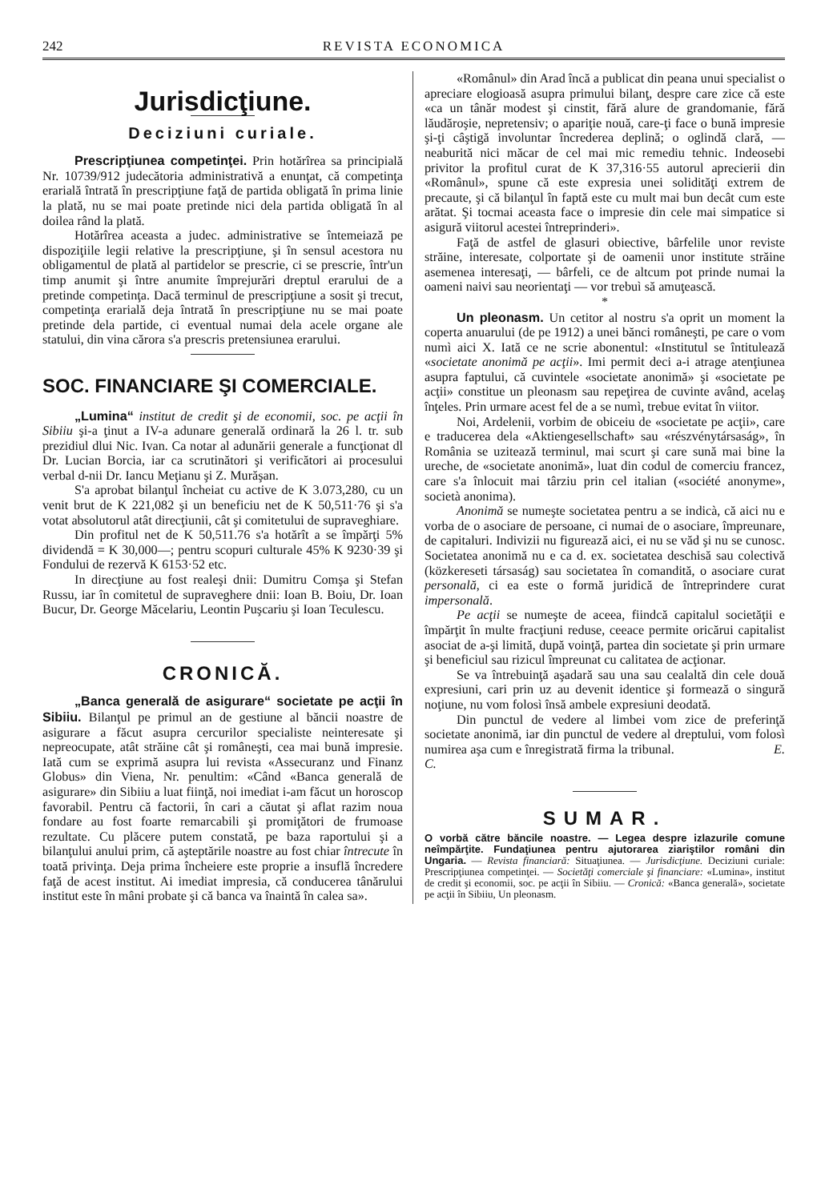242 REVISTA ECONOMICA
Jurisdicţiune.
Deciziuni curiale.
Prescripţiunea competinţei. Prin hotărîrea sa principială Nr. 10739/912 judecătoria administrativă a enunţat, că competinţa erarială întrată în prescripţiune faţă de partida obligată în prima linie la plată, nu se mai poate pretinde nici dela partida obligată în al doilea rând la plată.
Hotărîrea aceasta a judec. administrative se întemeiază pe dispoziţiile legii relative la prescripţiune, şi în sensul acestora nu obligamentul de plată al partidelor se prescrie, ci se prescrie, într'un timp anumit şi între anumite împrejurări dreptul erarului de a pretinde competinţa. Dacă terminul de prescripţiune a sosit şi trecut, competinţa erarială deja întrată în prescripţiune nu se mai poate pretinde dela partide, ci eventual numai dela acele organe ale statului, din vina cărora s'a prescris pretensiunea erarului.
SOC. FINANCIARE ŞI COMERCIALE.
„Lumina“ institut de credit şi de economii, soc. pe acţii în Sibiiu şi-a ţinut a IV-a adunare generală ordinară la 26 l. tr. sub prezidiul dlui Nic. Ivan. Ca notar al adunării generale a funcţionat dl Dr. Lucian Borcia, iar ca scrutinători şi verificători ai procesului verbal d-nii Dr. Iancu Meţianu şi Z. Murăşan.
S'a aprobat bilanţul încheiat cu active de K 3.073,280, cu un venit brut de K 221,082 şi un beneficiu net de K 50,511·76 şi s'a votat absolutorul atât direcţiunii, cât şi comitetului de supraveghiare.
Din profitul net de K 50,511.76 s'a hotărît a se împărţi 5% dividendă = K 30,000—; pentru scopuri culturale 45% K 9230·39 şi Fondului de rezervă K 6153·52 etc.
In direcţiune au fost realeşi dnii: Dumitru Comşa şi Stefan Russu, iar în comitetul de supraveghere dnii: Ioan B. Boiu, Dr. Ioan Bucur, Dr. George Măcelariu, Leontin Puşcariu şi Ioan Teculescu.
CRONICĂ.
„Banca generală de asigurare“ societate pe acţii în Sibiiu. Bilanţul pe primul an de gestiune al băncii noastre de asigurare a făcut asupra cercurilor specialiste neinteresate şi nepreocupate, atât străine cât şi româneşti, cea mai bună impresie. Iată cum se exprimă asupra lui revista «Assecuranz und Finanz Globus» din Viena, Nr. penultim: «Când «Banca generală de asigurare» din Sibiiu a luat fiinţă, noi imediat i-am făcut un horoscop favorabil. Pentru că factorii, în cari a căutat şi aflat razim noua fondare au fost foarte remarcabili şi promiţători de frumoase rezultate. Cu plăcere putem constată, pe baza raportului şi a bilanţului anului prim, că aşteptările noastre au fost chiar întrecute în toată privinţa. Deja prima încheiere este proprie a insuflă încredere faţă de acest institut. Ai imediat impresia, că conducerea tânărului institut este în mâni probate şi că banca va înaintă în calea sa».
«Românul» din Arad încă a publicat din peana unui specialist o apreciare elogioasă asupra primului bilanţ, despre care zice că este «ca un tânăr modest şi cinstit, fără alure de grandomanie, fără lăudăroşie, nepretensiv; o apariţie nouă, care-ţi face o bună impresie şi-ţi câştigă involuntar încrederea deplină; o oglindă clară, — neaburită nici măcar de cel mai mic remediu tehnic. Indeosebi privitor la profitul curat de K 37,316·55 autorul aprecierii din «Românul», spune că este expresia unei solidităţi extrem de precaute, şi că bilanţul în faptă este cu mult mai bun decât cum este arătat. Şi tocmai aceasta face o impresie din cele mai simpatice si asigură viitorul acestei întreprinderi».
Faţă de astfel de glasuri obiective, bârfelile unor reviste străine, interesate, colportate şi de oamenii unor institute străine asemenea interesaţi, — bârfeli, ce de altcum pot prinde numai la oameni naivi sau neorientaţi — vor trebuì să amuţească.
*
Un pleonasm. Un cetitor al nostru s'a oprit un moment la coperta anuarului (de pe 1912) a unei bănci româneşti, pe care o vom numì aici X. Iată ce ne scrie abonentul: «Institutul se întitulează «societate anonimă pe acţii». Imi permit deci a-i atrage atenţiunea asupra faptului, că cuvintele «societate anonimă» şi «societate pe acţii» constitue un pleonasm sau repeţirea de cuvinte având, acelaş înţeles. Prin urmare acest fel de a se numì, trebue evitat în viitor.
Noi, Ardelenii, vorbim de obiceiu de «societate pe acţii», care e traducerea dela «Aktiengesellschaft» sau «részvénytársaság», în România se uzitează terminul, mai scurt şi care sună mai bine la ureche, de «societate anonimă», luat din codul de comerciu francez, care s'a înlocuit mai târziu prin cel italian («société anonyme», società anonima).
Anonimă se numeşte societatea pentru a se indicà, că aici nu e vorba de o asociare de persoane, ci numai de o asociare, împreunare, de capitaluri. Indivizii nu figurează aici, ei nu se văd şi nu se cunosc. Societatea anonimă nu e ca d. ex. societatea deschisă sau colectivă (közkereseti társaság) sau societatea în comandită, o asociare curat personală, ci ea este o formă juridică de întreprindere curat impersonală.
Pe acţii se numeşte de aceea, fiindcă capitalul societăţii e împărţit în multe fracţiuni reduse, ceeace permite oricărui capitalist asociat de a-şi limită, după voinţă, partea din societate şi prin urmare şi beneficiul sau rizicul împreunat cu calitatea de acţionar.
Se va întrebuinţă aşadară sau una sau cealaltă din cele două expresiuni, cari prin uz au devenit identice şi formează o singură noţiune, nu vom folosì însă ambele expresiuni deodată.
Din punctul de vedere al limbei vom zice de preferinţă societate anonimă, iar din punctul de vedere al dreptului, vom folosì numirea aşa cum e înregistrată firma la tribunal. E. C.
SUMAR.
O vorbă către băncile noastre. — Legea despre izlazurile comune neîmpărţite. Fundaţiunea pentru ajutorarea ziariştilor români din Ungaria. — Revista financiară: Situaţiunea. — Jurisdicţiune. Deciziuni curiale: Prescripţiunea competinţei. — Societăţi comerciale şi financiare: «Lumina», institut de credit şi economii, soc. pe acţii în Sibiiu. — Cronică: «Banca generală», societate pe acţii în Sibiiu, Un pleonasm.